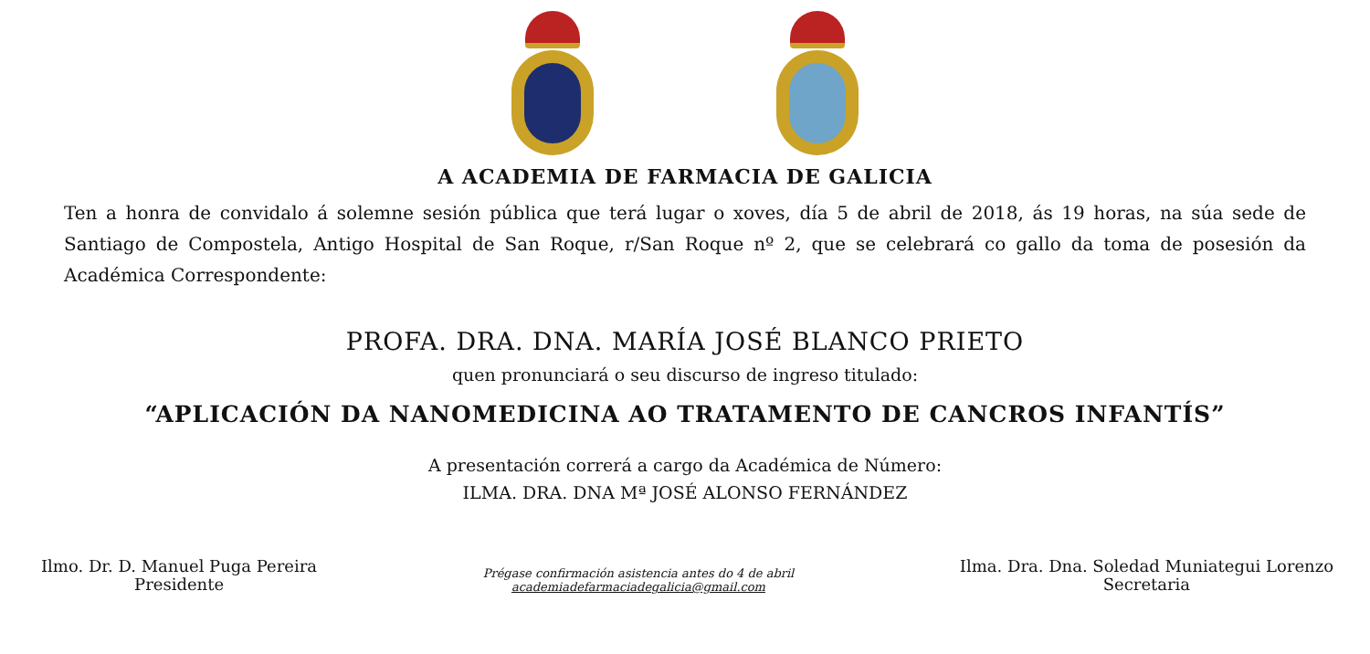A ACADEMIA DE FARMACIA DE GALICIA
Ten a honra de convidalo á solemne sesión pública que terá lugar o xoves, día 5 de abril de 2018, ás 19 horas, na súa sede de Santiago de Compostela, Antigo Hospital de San Roque, r/San Roque nº 2, que se celebrará co gallo da toma de posesión da Académica Correspondente:
PROFA. DRA. DNA. MARÍA JOSÉ BLANCO PRIETO
quen pronunciará o seu discurso de ingreso titulado:
“APLICACIÓN DA NANOMEDICINA AO TRATAMENTO DE CANCROS INFANTÍS”
A presentación correrá a cargo da Académica de Número:
ILMA. DRA. DNA Mª JOSÉ ALONSO FERNÁNDEZ
Ilmo. Dr. D. Manuel Puga Pereira
Presidente
Prégase confirmación asistencia antes do 4 de abril
academiadefarmaciadegalicia@gmail.com
Ilma. Dra. Dna. Soledad Muniategui Lorenzo
Secretaria